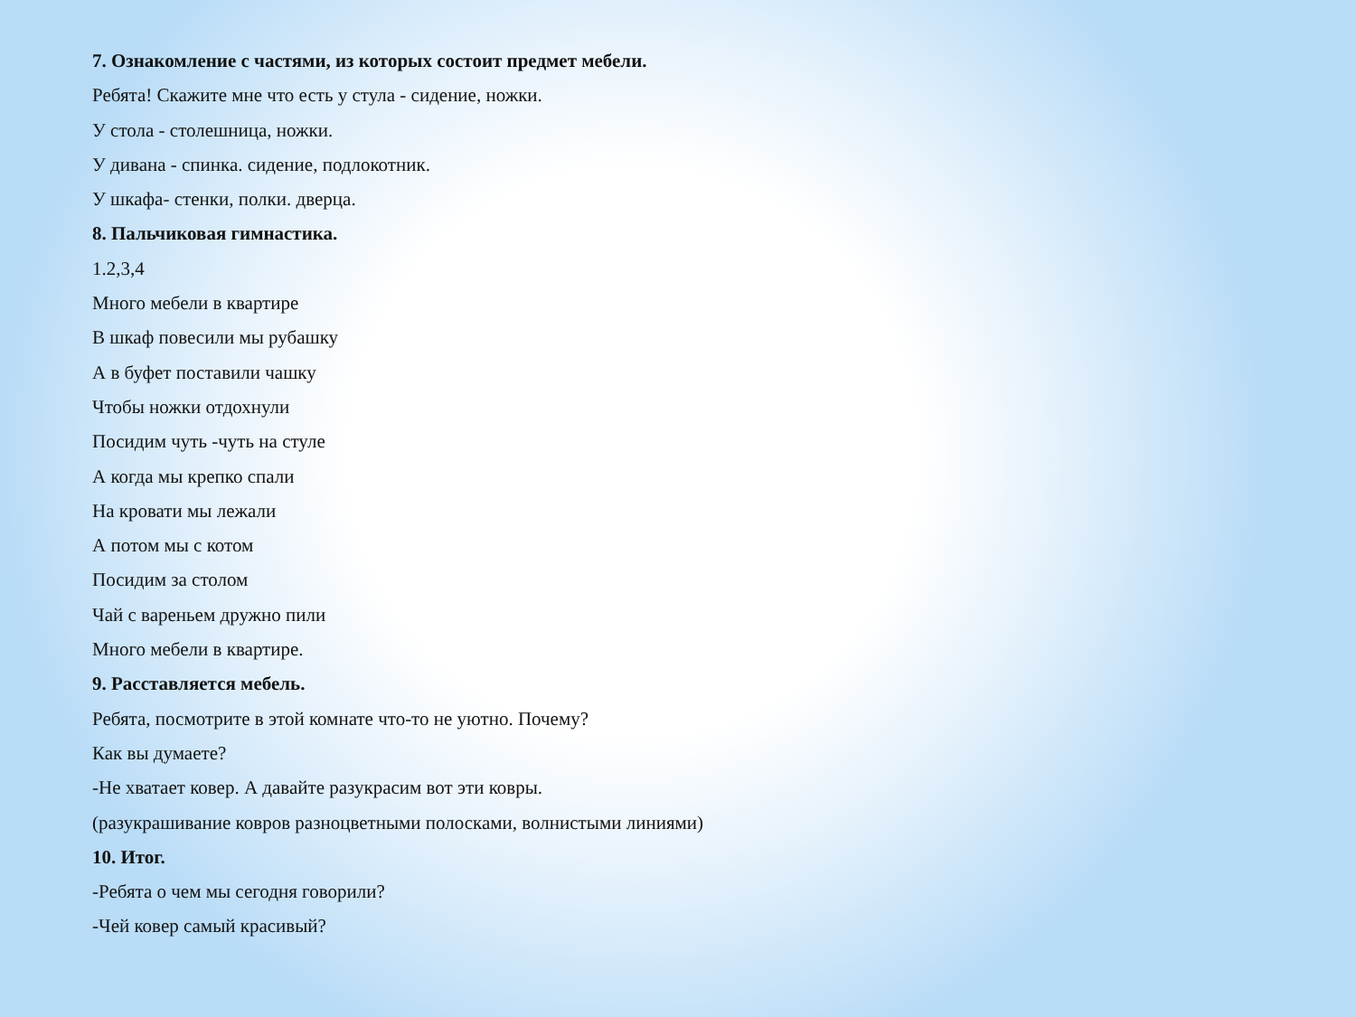7. Ознакомление с частями, из которых состоит предмет мебели.
Ребята! Скажите мне что есть у стула - сидение, ножки.
У стола - столешница, ножки.
У дивана - спинка. сидение, подлокотник.
У шкафа- стенки, полки. дверца.
8. Пальчиковая гимнастика.
1.2,3,4
Много мебели в квартире
В шкаф повесили мы рубашку
А в буфет поставили чашку
Чтобы ножки отдохнули
Посидим чуть -чуть на стуле
А когда мы крепко спали
На кровати мы лежали
А потом мы с котом
Посидим за столом
Чай с вареньем дружно пили
Много мебели в квартире.
9. Расставляется мебель.
Ребята, посмотрите в этой комнате что-то не уютно. Почему?
Как вы думаете?
-Не хватает ковер. А давайте разукрасим вот эти ковры.
(разукрашивание ковров разноцветными полосками, волнистыми линиями)
10. Итог.
-Ребята о чем мы сегодня говорили?
-Чей ковер самый красивый?